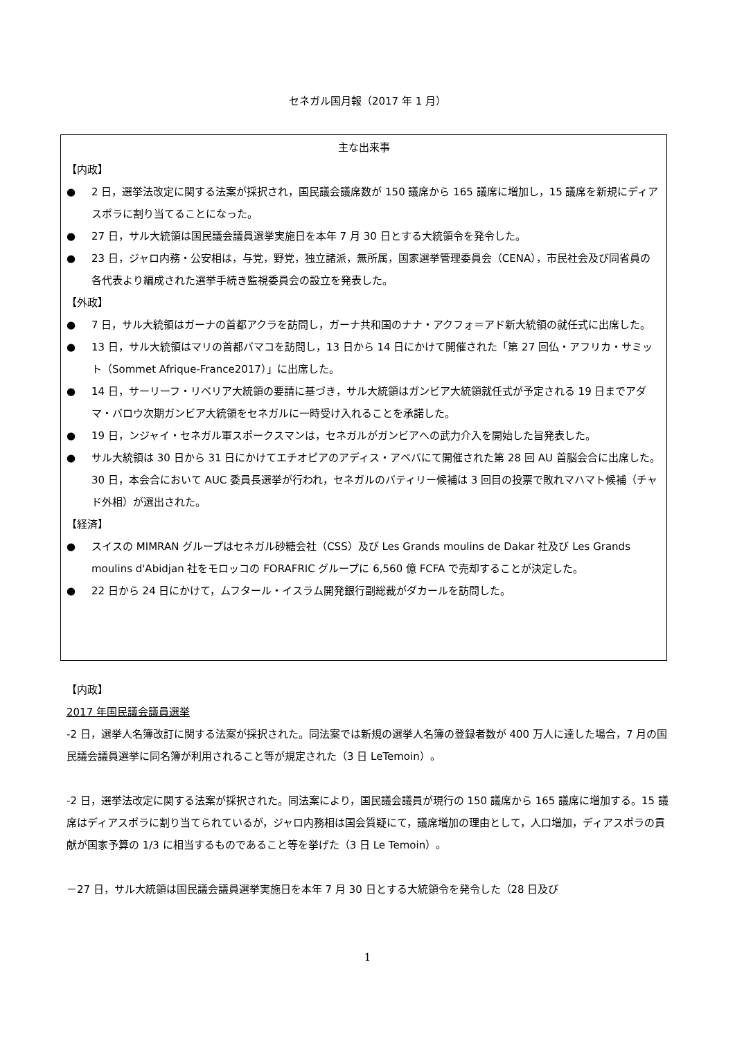セネガル国月報（2017 年 1 月）
主な出来事
【内政】
● 2 日，選挙法改定に関する法案が採択され，国民議会議席数が 150 議席から 165 議席に増加し，15 議席を新規にディアスポラに割り当てることになった。
● 27 日，サル大統領は国民議会議員選挙実施日を本年 7 月 30 日とする大統領令を発令した。
● 23 日，ジャロ内務・公安相は，与党，野党，独立諸派，無所属，国家選挙管理委員会（CENA），市民社会及び同省員の各代表より編成された選挙手続き監視委員会の設立を発表した。
【外政】
● 7 日，サル大統領はガーナの首都アクラを訪問し，ガーナ共和国のナナ・アクフォ＝アド新大統領の就任式に出席した。
● 13 日，サル大統領はマリの首都バマコを訪問し，13 日から 14 日にかけて開催された「第 27 回仏・アフリカ・サミット（Sommet Afrique-France2017）」に出席した。
● 14 日，サーリーフ・リベリア大統領の要請に基づき，サル大統領はガンビア大統領就任式が予定される 19 日までアダマ・バロウ次期ガンビア大統領をセネガルに一時受け入れることを承諾した。
● 19 日，ンジャイ・セネガル軍スポークスマンは，セネガルがガンビアへの武力介入を開始した旨発表した。
● サル大統領は 30 日から 31 日にかけてエチオピアのアディス・アベバにて開催された第 28 回 AU 首脳会合に出席した。30 日，本会合において AUC 委員長選挙が行われ，セネガルのバティリー候補は 3 回目の投票で敗れマハマト候補（チャド外相）が選出された。
【経済】
● スイスの MIMRAN グループはセネガル砂糖会社（CSS）及び Les Grands moulins de Dakar 社及び Les Grands moulins d'Abidjan 社をモロッコの FORAFRIC グループに 6,560 億 FCFA で売却することが決定した。
● 22 日から 24 日にかけて，ムフタール・イスラム開発銀行副総裁がダカールを訪問した。
【内政】
2017 年国民議会議員選挙
-2 日，選挙人名簿改訂に関する法案が採択された。同法案では新規の選挙人名簿の登録者数が 400 万人に達した場合，7 月の国民議会議員選挙に同名簿が利用されること等が規定された（3 日 LeTemoin）。
-2 日，選挙法改定に関する法案が採択された。同法案により，国民議会議員が現行の 150 議席から 165 議席に増加する。15 議席はディアスポラに割り当てられているが，ジャロ内務相は国会質疑にて，議席増加の理由として，人口増加，ディアスポラの貢献が国家予算の 1/3 に相当するものであること等を挙げた（3 日 Le Temoin）。
－27 日，サル大統領は国民議会議員選挙実施日を本年 7 月 30 日とする大統領令を発令した（28 日及び
1